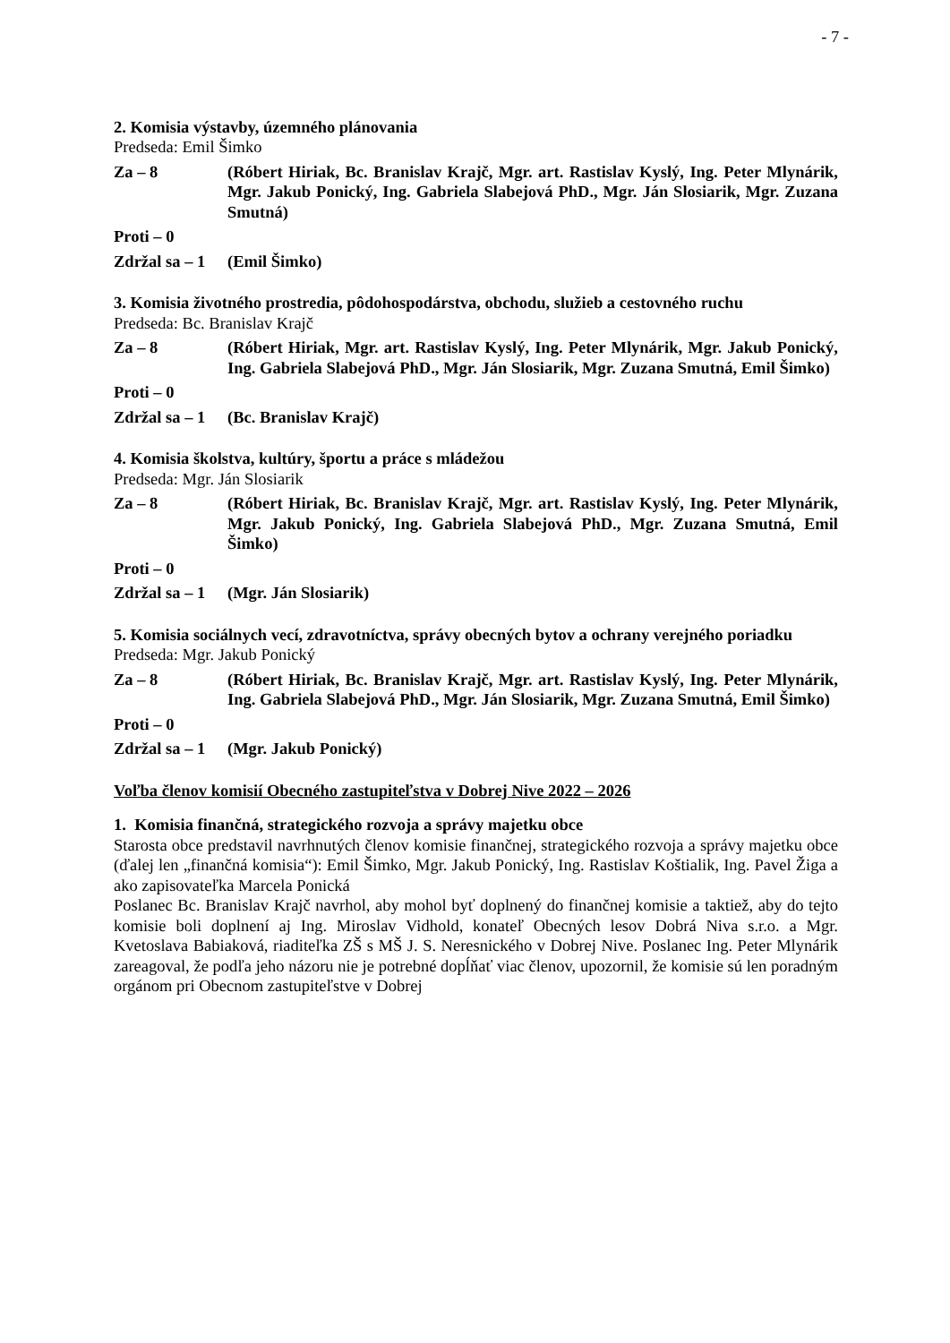- 7 -
2. Komisia výstavby, územného plánovania
Predseda: Emil Šimko
Za – 8 (Róbert Hiriak, Bc. Branislav Krajč, Mgr. art. Rastislav Kyslý, Ing. Peter Mlynárik, Mgr. Jakub Ponický, Ing. Gabriela Slabejová PhD., Mgr. Ján Slosiarik, Mgr. Zuzana Smutná)
Proti – 0
Zdržal sa – 1
(Emil Šimko)
3. Komisia životného prostredia, pôdohospodárstva, obchodu, služieb a cestovného ruchu
Predseda: Bc. Branislav Krajč
Za – 8 (Róbert Hiriak, Mgr. art. Rastislav Kyslý, Ing. Peter Mlynárik, Mgr. Jakub Ponický, Ing. Gabriela Slabejová PhD., Mgr. Ján Slosiarik, Mgr. Zuzana Smutná, Emil Šimko)
Proti – 0
Zdržal sa – 1
(Bc. Branislav Krajč)
4. Komisia školstva, kultúry, športu a práce s mládežou
Predseda: Mgr. Ján Slosiarik
Za – 8 (Róbert Hiriak, Bc. Branislav Krajč, Mgr. art. Rastislav Kyslý, Ing. Peter Mlynárik, Mgr. Jakub Ponický, Ing. Gabriela Slabejová PhD., Mgr. Zuzana Smutná, Emil Šimko)
Proti – 0
Zdržal sa – 1
(Mgr. Ján Slosiarik)
5. Komisia sociálnych vecí, zdravotníctva, správy obecných bytov a ochrany verejného poriadku
Predseda: Mgr. Jakub Ponický
Za – 8 (Róbert Hiriak, Bc. Branislav Krajč, Mgr. art. Rastislav Kyslý, Ing. Peter Mlynárik, Ing. Gabriela Slabejová PhD., Mgr. Ján Slosiarik, Mgr. Zuzana Smutná, Emil Šimko)
Proti – 0
Zdržal sa – 1
(Mgr. Jakub Ponický)
Voľba členov komisií Obecného zastupiteľstva v Dobrej Nive 2022 – 2026
1. Komisia finančná, strategického rozvoja a správy majetku obce
Starosta obce predstavil navrhnutých členov komisie finančnej, strategického rozvoja a správy majetku obce (ďalej len „finančná komisia“): Emil Šimko, Mgr. Jakub Ponický, Ing. Rastislav Koštialik, Ing. Pavel Žiga a ako zapisovateľka Marcela Ponická
Poslanec Bc. Branislav Krajč navrhol, aby mohol byť doplnený do finančnej komisie a taktiež, aby do tejto komisie boli doplnení aj Ing. Miroslav Vidhold, konateľ Obecných lesov Dobrá Niva s.r.o. a Mgr. Kvetoslava Babiaková, riaditeľka ZŠ s MŠ J. S. Neresnického v Dobrej Nive. Poslanec Ing. Peter Mlynárik zareagoval, že podľa jeho názoru nie je potrebné dopĺňať viac členov, upozornil, že komisie sú len poradným orgánom pri Obecnom zastupiteľstve v Dobrej